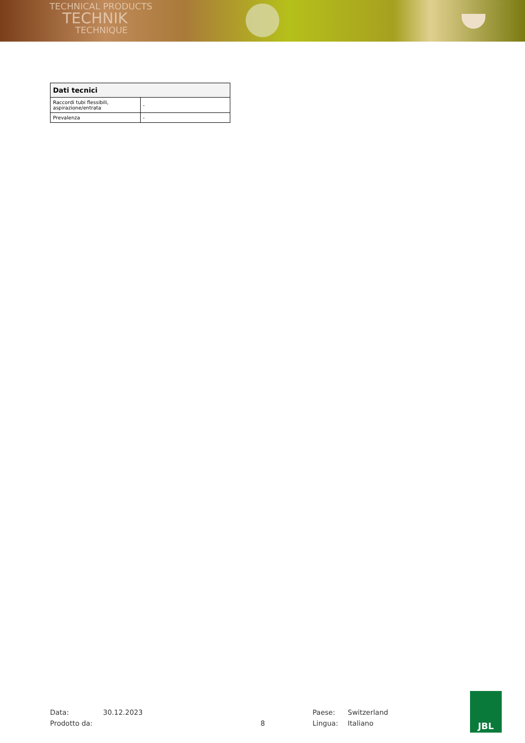TECHNICAL PRODUCTS
TECHNIK
TECHNIQUE
| Dati tecnici | |
| --- | --- |
| Raccordi tubi flessibili, aspirazione/entrata | - |
| Prevalenza | - |
Data:
Prodotto da:
30.12.2023
8 Paese:
Lingua:
Switzerland
Italiano
JBL